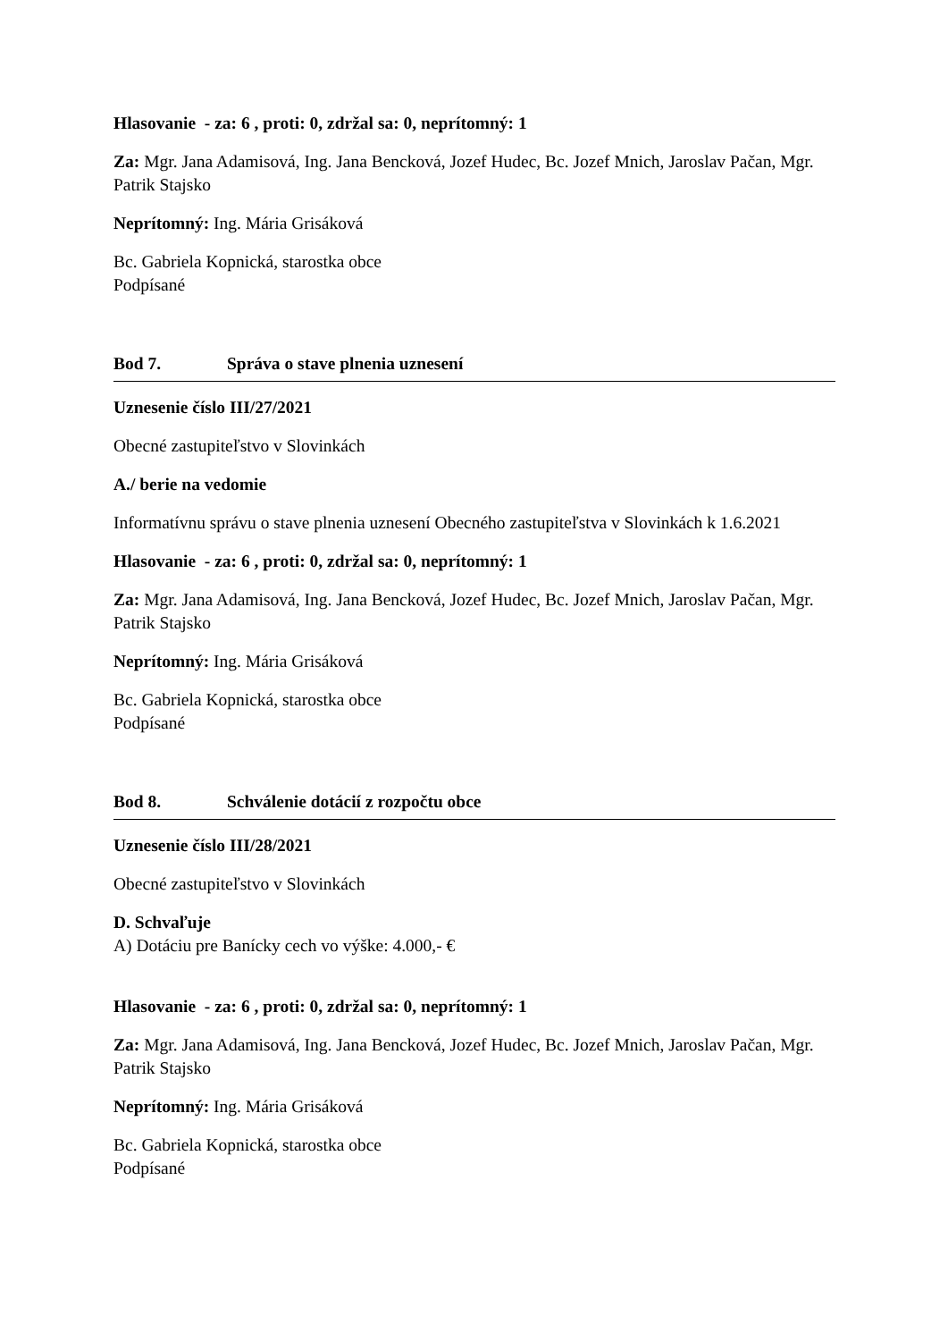Hlasovanie - za: 6 , proti: 0, zdržal sa: 0, neprítomný: 1
Za: Mgr. Jana Adamisová, Ing. Jana Bencková, Jozef Hudec, Bc. Jozef Mnich, Jaroslav Pačan, Mgr. Patrik Stajsko
Neprítomný: Ing. Mária Grisáková
Bc. Gabriela Kopnická, starostka obce
Podpísané
Bod 7. Správa o stave plnenia uznesení
Uznesenie číslo III/27/2021
Obecné zastupiteľstvo v Slovinkách
A./ berie na vedomie
Informatívnu správu o stave plnenia uznesení Obecného zastupiteľstva v Slovinkách k 1.6.2021
Hlasovanie - za: 6 , proti: 0, zdržal sa: 0, neprítomný: 1
Za: Mgr. Jana Adamisová, Ing. Jana Bencková, Jozef Hudec, Bc. Jozef Mnich, Jaroslav Pačan, Mgr. Patrik Stajsko
Neprítomný: Ing. Mária Grisáková
Bc. Gabriela Kopnická, starostka obce
Podpísané
Bod 8. Schválenie dotácií z rozpočtu obce
Uznesenie číslo III/28/2021
Obecné zastupiteľstvo v Slovinkách
D. Schvaľuje
A) Dotáciu pre Banícky cech vo výške: 4.000,- €
Hlasovanie - za: 6 , proti: 0, zdržal sa: 0, neprítomný: 1
Za: Mgr. Jana Adamisová, Ing. Jana Bencková, Jozef Hudec, Bc. Jozef Mnich, Jaroslav Pačan, Mgr. Patrik Stajsko
Neprítomný: Ing. Mária Grisáková
Bc. Gabriela Kopnická, starostka obce
Podpísané